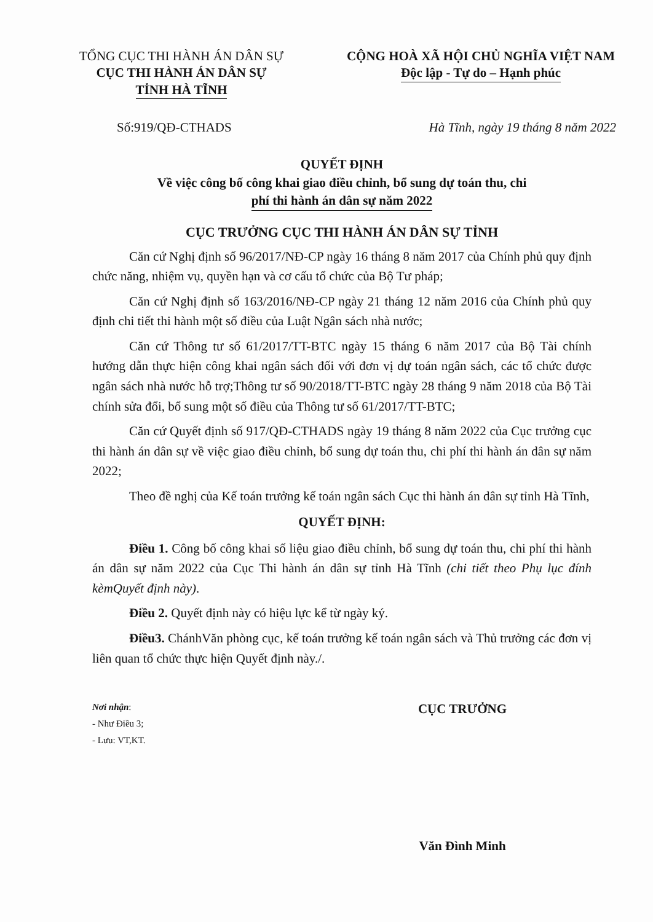TỔNG CỤC THI HÀNH ÁN DÂN SỰ
CỤC THI HÀNH ÁN DÂN SỰ
TỈNH HÀ TĨNH
CỘNG HOÀ XÃ HỘI CHỦ NGHĨA VIỆT NAM
Độc lập - Tự do – Hạnh phúc
Số:919/QĐ-CTHADS Hà Tĩnh, ngày 19 tháng 8 năm 2022
QUYẾT ĐỊNH
Về việc công bố công khai giao điều chỉnh, bổ sung dự toán thu, chi
phí thi hành án dân sự năm 2022
CỤC TRƯỞNG CỤC THI HÀNH ÁN DÂN SỰ TỈNH
Căn cứ Nghị định số 96/2017/NĐ-CP ngày 16 tháng 8 năm 2017 của Chính phủ quy định chức năng, nhiệm vụ, quyền hạn và cơ cấu tổ chức của Bộ Tư pháp;
Căn cứ Nghị định số 163/2016/NĐ-CP ngày 21 tháng 12 năm 2016 của Chính phủ quy định chi tiết thi hành một số điều của Luật Ngân sách nhà nước;
Căn cứ Thông tư số 61/2017/TT-BTC ngày 15 tháng 6 năm 2017 của Bộ Tài chính hướng dẫn thực hiện công khai ngân sách đối với đơn vị dự toán ngân sách, các tổ chức được ngân sách nhà nước hỗ trợ;Thông tư số 90/2018/TT-BTC ngày 28 tháng 9 năm 2018 của Bộ Tài chính sửa đổi, bổ sung một số điều của Thông tư số 61/2017/TT-BTC;
Căn cứ Quyết định số 917/QĐ-CTHADS ngày 19 tháng 8 năm 2022 của Cục trưởng cục thi hành án dân sự về việc giao điều chỉnh, bổ sung dự toán thu, chi phí thi hành án dân sự năm 2022;
Theo đề nghị của Kế toán trưởng kế toán ngân sách Cục thi hành án dân sự tỉnh Hà Tĩnh,
QUYẾT ĐỊNH:
Điều 1. Công bố công khai số liệu giao điều chỉnh, bổ sung dự toán thu, chi phí thi hành án dân sự năm 2022 của Cục Thi hành án dân sự tỉnh Hà Tĩnh (chi tiết theo Phụ lục đính kèmQuyết định này).
Điều 2. Quyết định này có hiệu lực kể từ ngày ký.
Điều3. ChánhVăn phòng cục, kế toán trưởng kế toán ngân sách và Thủ trưởng các đơn vị liên quan tổ chức thực hiện Quyết định này./.
Nơi nhận:
- Như Điều 3;
- Lưu: VT,KT.
CỤC TRƯỞNG
Văn Đình Minh